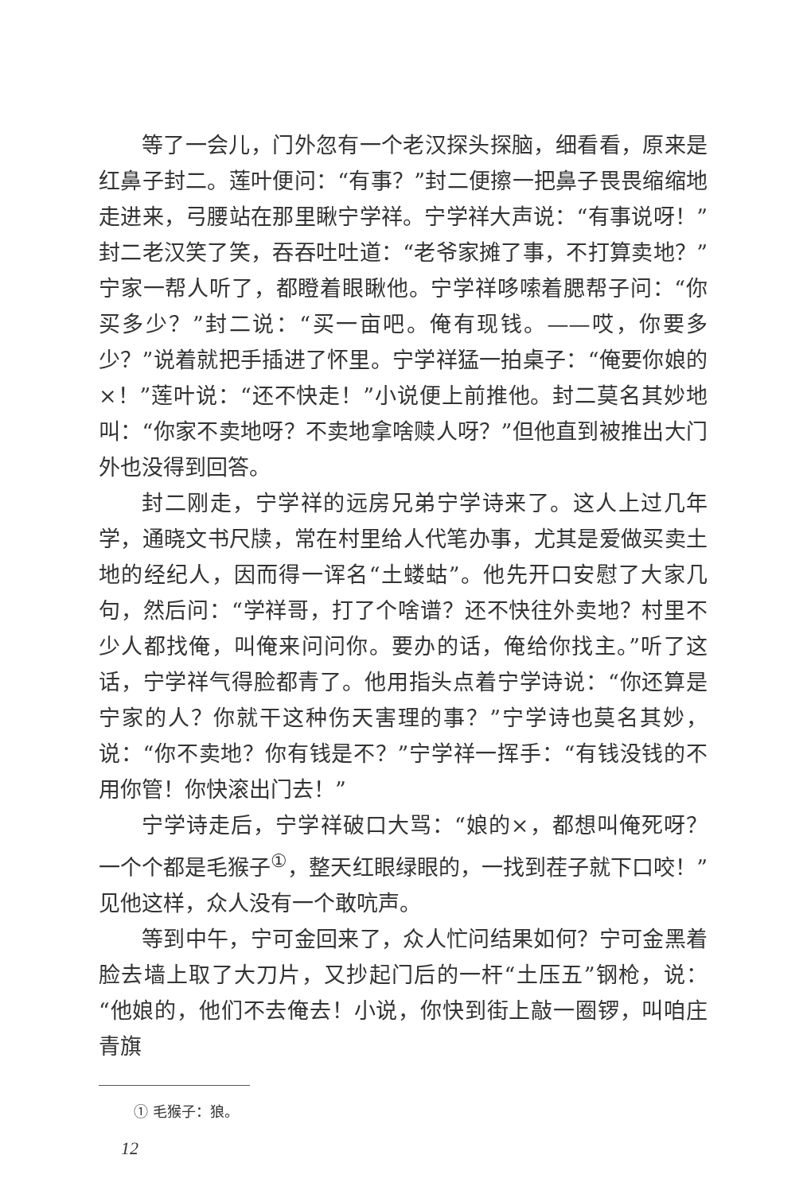等了一会儿，门外忽有一个老汉探头探脑，细看看，原来是红鼻子封二。莲叶便问：“有事？”封二便擦一把鼻子畏畏缩缩地走进来，弓腰站在那里瞅宁学祥。宁学祥大声说：“有事说呀！”封二老汉笑了笑，吞吞吐吐道：“老爷家摊了事，不打算卖地？”宁家一帮人听了，都瞪着眼瞅他。宁学祥哆嗦着腮帮子问：“你买多少？”封二说：“买一亩吧。俺有现钱。——哎，你要多少？”说着就把手插进了怀里。宁学祥猛一拍桌子：“俺要你娘的×！”莲叶说：“还不快走！”小说便上前推他。封二莫名其妙地叫：“你家不卖地呀？不卖地拿啥赎人呀？”但他直到被推出大门外也没得到回答。
封二刚走，宁学祥的远房兄弟宁学诗来了。这人上过几年学，通晓文书尺牍，常在村里给人代笔办事，尤其是爱做买卖土地的经纪人，因而得一诨名“土蝼蛄”。他先开口安慰了大家几句，然后问：“学祥哥，打了个啥谱？还不快往外卖地？村里不少人都找俺，叫俺来问问你。要办的话，俺给你找主。”听了这话，宁学祥气得脸都青了。他用指头点着宁学诗说：“你还算是宁家的人？你就干这种伤天害理的事？”宁学诗也莫名其妙，说：“你不卖地？你有钱是不？”宁学祥一挥手：“有钱没钱的不用你管！你快滚出门去！”
宁学诗走后，宁学祥破口大骂：“娘的×，都想叫俺死呀？一个个都是毛猴子<sup>①</sup>，整天红眼绿眼的，一找到茬子就下口咬！”见他这样，众人没有一个敢吭声。
等到中午，宁可金回来了，众人忙问结果如何？宁可金黑着脸去墙上取了大刀片，又抄起门后的一杆“土压五”钢枪，说：“他娘的，他们不去俺去！小说，你快到街上敲一圈锣，叫咱庄青旗
① 毛猴子：狼。
12